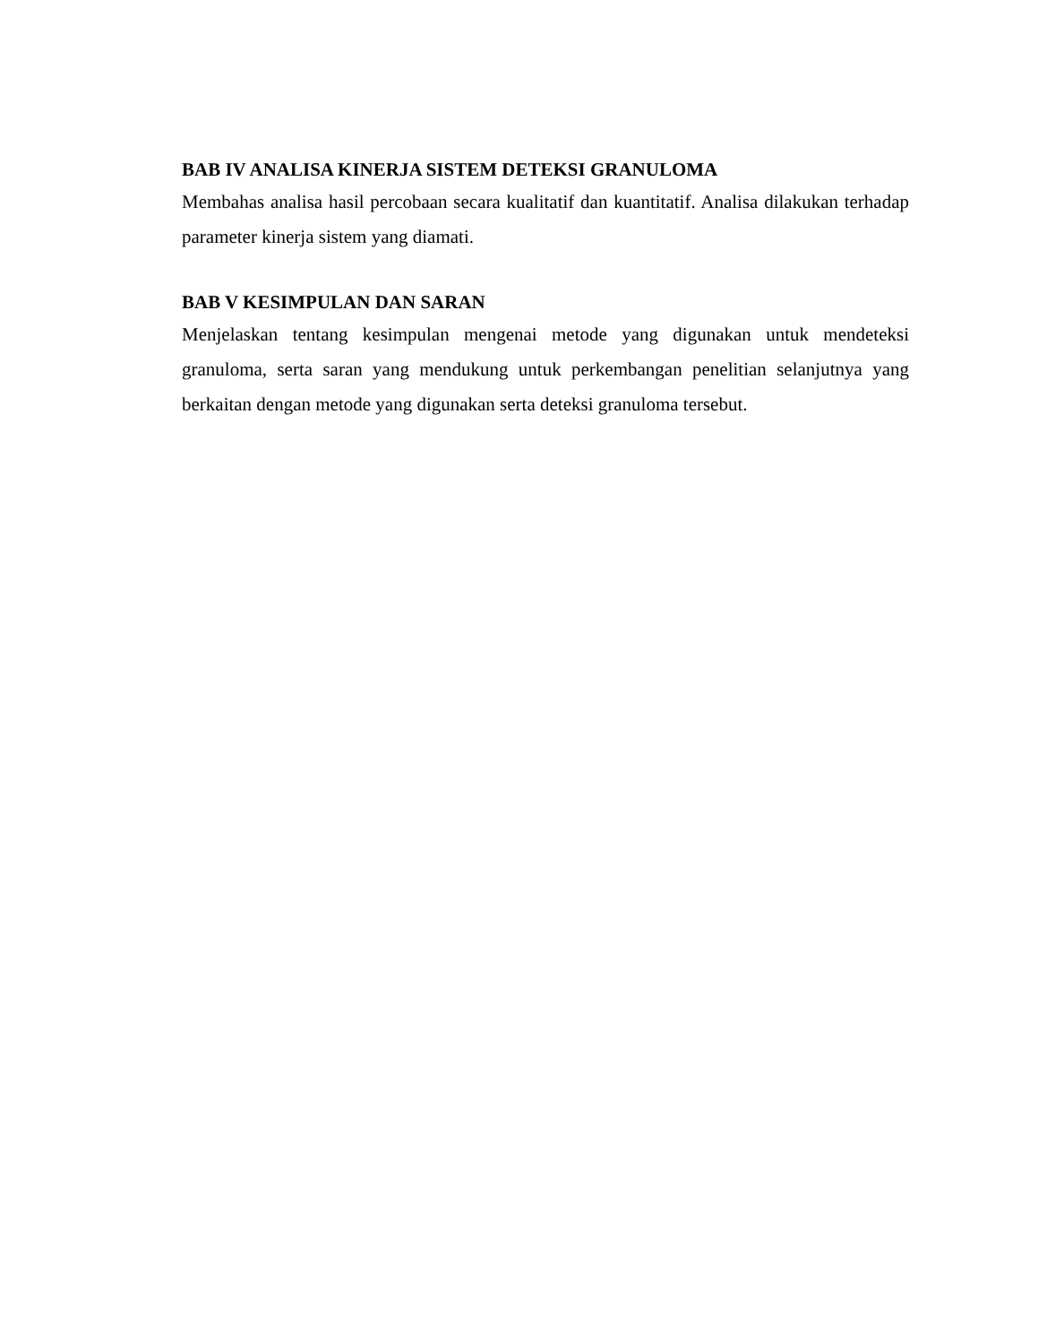BAB IV ANALISA KINERJA SISTEM DETEKSI GRANULOMA
Membahas analisa hasil percobaan secara kualitatif dan kuantitatif. Analisa dilakukan terhadap parameter kinerja sistem yang diamati.
BAB V KESIMPULAN DAN SARAN
Menjelaskan tentang kesimpulan mengenai metode yang digunakan untuk mendeteksi granuloma, serta saran yang mendukung untuk perkembangan penelitian selanjutnya yang berkaitan dengan metode yang digunakan serta deteksi granuloma tersebut.